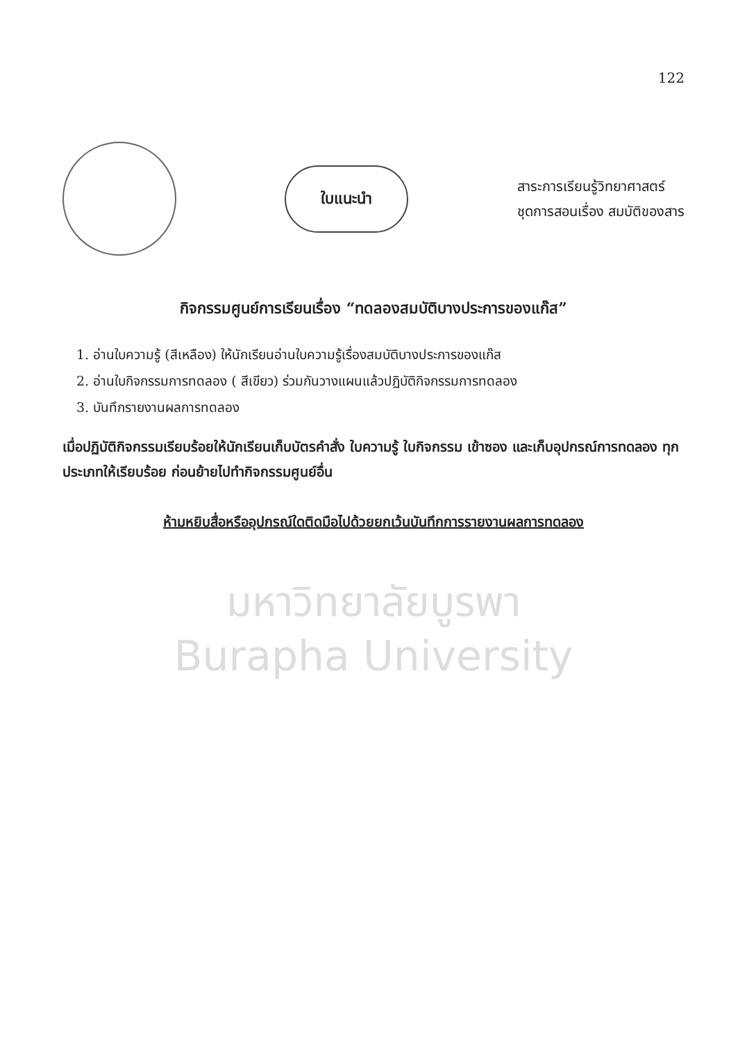122
ใบแนะนำ
สาระการเรียนรู้วิทยาศาสตร์
ชุดการสอนเรื่อง สมบัติของสาร
กิจกรรมศูนย์การเรียนเรื่อง “ทดลองสมบัติบางประการของแก๊ส”
1. อ่านใบความรู้ (สีเหลือง) ให้นักเรียนอ่านใบความรู้เรื่องสมบัติบางประการของแก๊ส
2. อ่านใบกิจกรรมการทดลอง ( สีเขียว) ร่วมกันวางแผนแล้วปฏิบัติกิจกรรมการทดลอง
3. บันทึกรายงานผลการทดลอง
เมื่อปฏิบัติกิจกรรมเรียบร้อยให้นักเรียนเก็บบัตรคำสั่ง ใบความรู้ ใบกิจกรรม เข้าซอง และเก็บอุปกรณ์การทดลอง ทุกประเภทให้เรียบร้อย ก่อนย้ายไปทำกิจกรรมศูนย์อื่น
ห้ามหยิบสื่อหรืออุปกรณ์ใดติดมือไปด้วยยกเว้นบันทึกการรายงานผลการทดลอง
มหาวิทยาลัยบูรพา
Burapha University